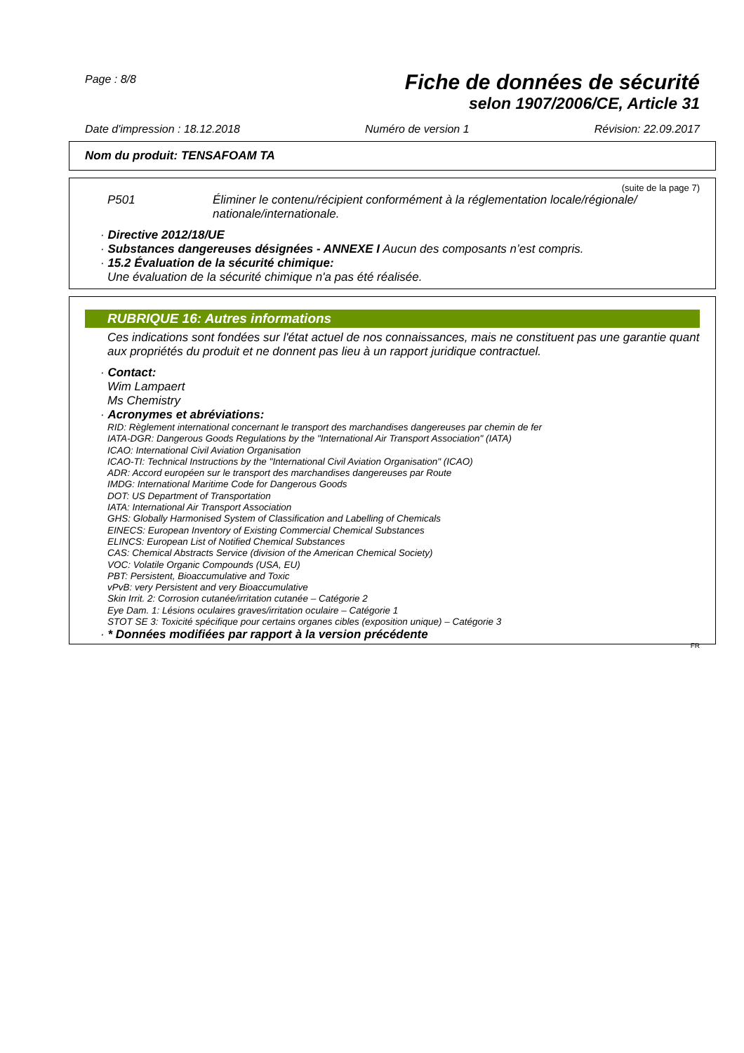Page : 8/8
Fiche de données de sécurité
selon 1907/2006/CE, Article 31
Date d'impression : 18.12.2018 Numéro de version 1 Révision: 22.09.2017
Nom du produit: TENSAFOAM TA
(suite de la page 7)
P501 Éliminer le contenu/récipient conformément à la réglementation locale/régionale/ nationale/internationale.
· Directive 2012/18/UE
· Substances dangereuses désignées - ANNEXE I Aucun des composants n’est compris.
· 15.2 Évaluation de la sécurité chimique:
Une évaluation de la sécurité chimique n'a pas été réalisée.
RUBRIQUE 16: Autres informations
Ces indications sont fondées sur l'état actuel de nos connaissances, mais ne constituent pas une garantie quant aux propriétés du produit et ne donnent pas lieu à un rapport juridique contractuel.
· Contact:
Wim Lampaert
Ms Chemistry
· Acronymes et abréviations:
RID: Règlement international concernant le transport des marchandises dangereuses par chemin de fer
IATA-DGR: Dangerous Goods Regulations by the "International Air Transport Association" (IATA)
ICAO: International Civil Aviation Organisation
ICAO-TI: Technical Instructions by the "International Civil Aviation Organisation" (ICAO)
ADR: Accord européen sur le transport des marchandises dangereuses par Route
IMDG: International Maritime Code for Dangerous Goods
DOT: US Department of Transportation
IATA: International Air Transport Association
GHS: Globally Harmonised System of Classification and Labelling of Chemicals
EINECS: European Inventory of Existing Commercial Chemical Substances
ELINCS: European List of Notified Chemical Substances
CAS: Chemical Abstracts Service (division of the American Chemical Society)
VOC: Volatile Organic Compounds (USA, EU)
PBT: Persistent, Bioaccumulative and Toxic
vPvB: very Persistent and very Bioaccumulative
Skin Irrit. 2: Corrosion cutanée/irritation cutanée – Catégorie 2
Eye Dam. 1: Lésions oculaires graves/irritation oculaire – Catégorie 1
STOT SE 3: Toxicité spécifique pour certains organes cibles (exposition unique) – Catégorie 3
· * Données modifiées par rapport à la version précédente
FR